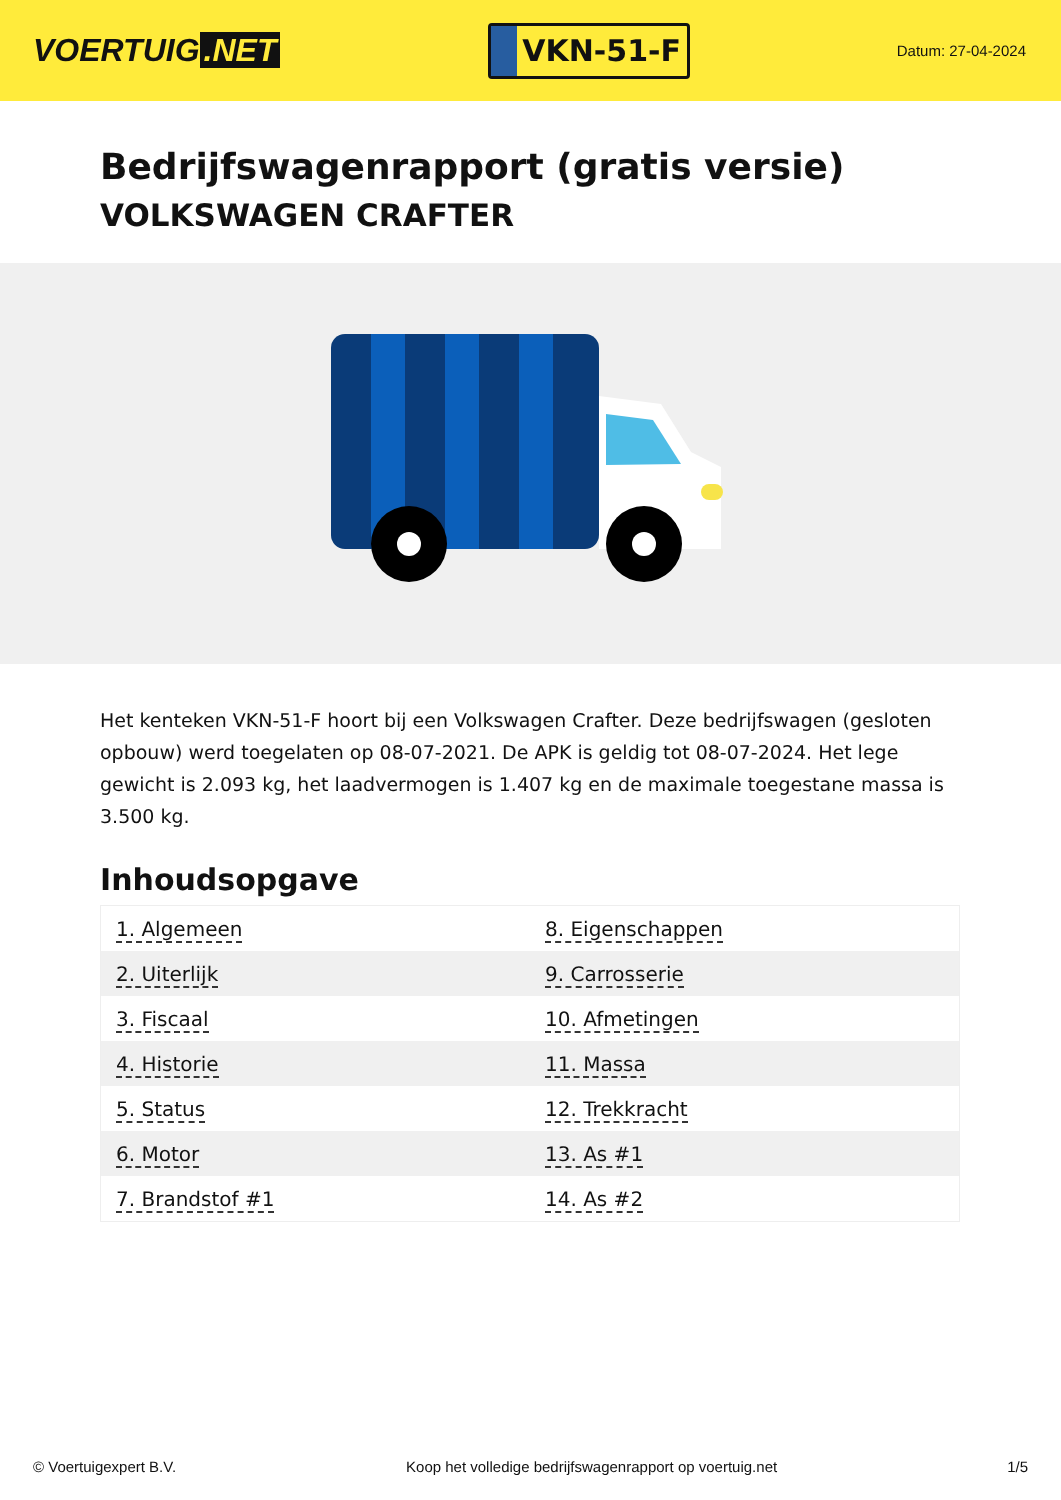VOERTUIG.NET
VKN-51-F
Datum: 27-04-2024
Bedrijfswagenrapport (gratis versie)
VOLKSWAGEN CRAFTER
Het kenteken VKN-51-F hoort bij een Volkswagen Crafter. Deze bedrijfswagen (gesloten opbouw) werd toegelaten op 08-07-2021. De APK is geldig tot 08-07-2024. Het lege gewicht is 2.093 kg, het laadvermogen is 1.407 kg en de maximale toegestane massa is 3.500 kg.
Inhoudsopgave
| 1. Algemeen | 8. Eigenschappen |
| 2. Uiterlijk | 9. Carrosserie |
| 3. Fiscaal | 10. Afmetingen |
| 4. Historie | 11. Massa |
| 5. Status | 12. Trekkracht |
| 6. Motor | 13. As #1 |
| 7. Brandstof #1 | 14. As #2 |
© Voertuigexpert B.V. Koop het volledige bedrijfswagenrapport op voertuig.net 1/5